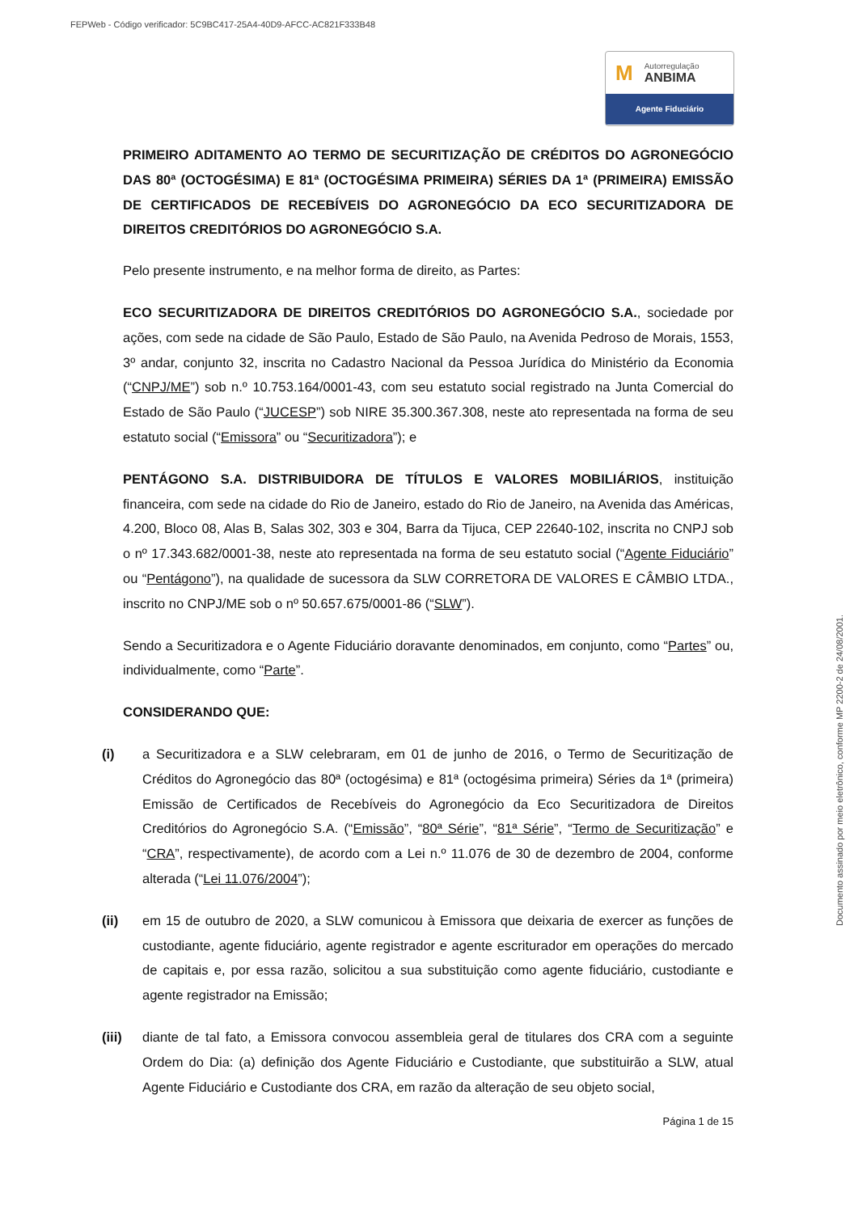FEPWeb - Código verificador: 5C9BC417-25A4-40D9-AFCC-AC821F333B48
M Autorregulação
ANBIMA
Agente Fiduciário
Documento assinado por meio eletrônico, conforme MP 2200-2 de 24/08/2001.
PRIMEIRO ADITAMENTO AO TERMO DE SECURITIZAÇÃO DE CRÉDITOS DO AGRONEGÓCIO DAS 80ª (OCTOGÉSIMA) E 81ª (OCTOGÉSIMA PRIMEIRA) SÉRIES DA 1ª (PRIMEIRA) EMISSÃO DE CERTIFICADOS DE RECEBÍVEIS DO AGRONEGÓCIO DA ECO SECURITIZADORA DE DIREITOS CREDITÓRIOS DO AGRONEGÓCIO S.A.
Pelo presente instrumento, e na melhor forma de direito, as Partes:
ECO SECURITIZADORA DE DIREITOS CREDITÓRIOS DO AGRONEGÓCIO S.A., sociedade por ações, com sede na cidade de São Paulo, Estado de São Paulo, na Avenida Pedroso de Morais, 1553, 3º andar, conjunto 32, inscrita no Cadastro Nacional da Pessoa Jurídica do Ministério da Economia (“CNPJ/ME”) sob n.º 10.753.164/0001-43, com seu estatuto social registrado na Junta Comercial do Estado de São Paulo (“JUCESP”) sob NIRE 35.300.367.308, neste ato representada na forma de seu estatuto social (“Emissora” ou “Securitizadora”); e
PENTÁGONO S.A. DISTRIBUIDORA DE TÍTULOS E VALORES MOBILIÁRIOS, instituição financeira, com sede na cidade do Rio de Janeiro, estado do Rio de Janeiro, na Avenida das Américas, 4.200, Bloco 08, Alas B, Salas 302, 303 e 304, Barra da Tijuca, CEP 22640-102, inscrita no CNPJ sob o nº 17.343.682/0001-38, neste ato representada na forma de seu estatuto social (“Agente Fiduciário” ou “Pentágono”), na qualidade de sucessora da SLW CORRETORA DE VALORES E CÂMBIO LTDA., inscrito no CNPJ/ME sob o nº 50.657.675/0001-86 (“SLW”).
Sendo a Securitizadora e o Agente Fiduciário doravante denominados, em conjunto, como “Partes” ou, individualmente, como “Parte”.
CONSIDERANDO QUE:
(i) a Securitizadora e a SLW celebraram, em 01 de junho de 2016, o Termo de Securitização de Créditos do Agronegócio das 80ª (octogésima) e 81ª (octogésima primeira) Séries da 1ª (primeira) Emissão de Certificados de Recebíveis do Agronegócio da Eco Securitizadora de Direitos Creditórios do Agronegócio S.A. (“Emissão”, “80ª Série”, “81ª Série”, “Termo de Securitização” e “CRA”, respectivamente), de acordo com a Lei n.º 11.076 de 30 de dezembro de 2004, conforme alterada (“Lei 11.076/2004”);
(ii) em 15 de outubro de 2020, a SLW comunicou à Emissora que deixaria de exercer as funções de custodiante, agente fiduciário, agente registrador e agente escriturador em operações do mercado de capitais e, por essa razão, solicitou a sua substituição como agente fiduciário, custodiante e agente registrador na Emissão;
(iii) diante de tal fato, a Emissora convocou assembleia geral de titulares dos CRA com a seguinte Ordem do Dia: (a) definição dos Agente Fiduciário e Custodiante, que substituirão a SLW, atual Agente Fiduciário e Custodiante dos CRA, em razão da alteração de seu objeto social,
Página 1 de 15